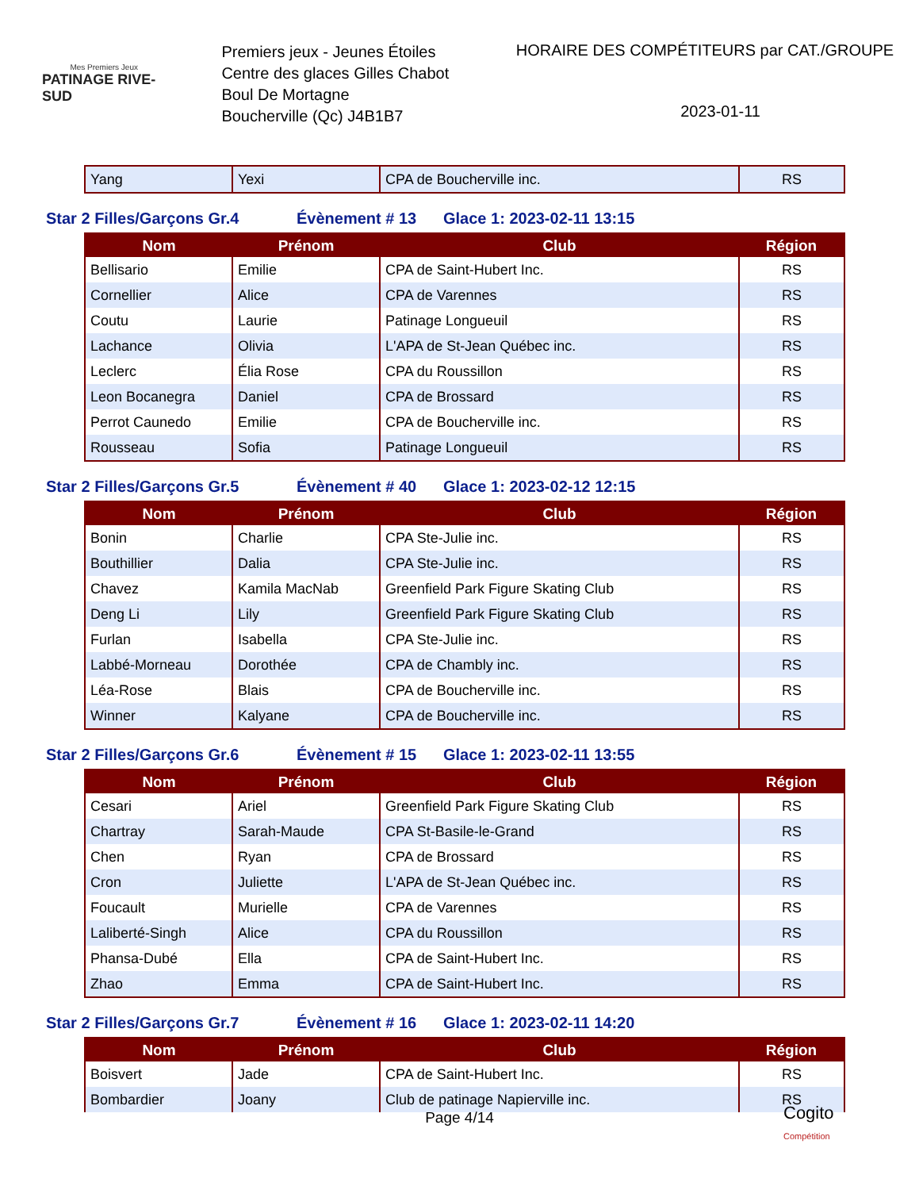Mes Premiers Jeux
PATINAGE RIVE-SUD
Premiers jeux - Jeunes Étoiles
Centre des glaces Gilles Chabot
Boul De Mortagne
Boucherville (Qc) J4B1B7
HORAIRE DES COMPÉTITEURS par CAT./GROUPE
2023-01-11
| Yang | Yexi | CPA de Boucherville inc. | RS |
Star 2 Filles/Garçons Gr.4 Évènement # 13 Glace 1: 2023-02-11 13:15
| Nom | Prénom | Club | Région |
| --- | --- | --- | --- |
| Bellisario | Emilie | CPA de Saint-Hubert Inc. | RS |
| Cornellier | Alice | CPA de Varennes | RS |
| Coutu | Laurie | Patinage Longueuil | RS |
| Lachance | Olivia | L'APA de St-Jean Québec inc. | RS |
| Leclerc | Élia Rose | CPA du Roussillon | RS |
| Leon Bocanegra | Daniel | CPA de Brossard | RS |
| Perrot Caunedo | Emilie | CPA de Boucherville inc. | RS |
| Rousseau | Sofia | Patinage Longueuil | RS |
Star 2 Filles/Garçons Gr.5 Évènement # 40 Glace 1: 2023-02-12 12:15
| Nom | Prénom | Club | Région |
| --- | --- | --- | --- |
| Bonin | Charlie | CPA Ste-Julie inc. | RS |
| Bouthillier | Dalia | CPA Ste-Julie inc. | RS |
| Chavez | Kamila MacNab | Greenfield Park Figure Skating Club | RS |
| Deng Li | Lily | Greenfield Park Figure Skating Club | RS |
| Furlan | Isabella | CPA Ste-Julie inc. | RS |
| Labbé-Morneau | Dorothée | CPA de Chambly inc. | RS |
| Léa-Rose | Blais | CPA de Boucherville inc. | RS |
| Winner | Kalyane | CPA de Boucherville inc. | RS |
Star 2 Filles/Garçons Gr.6 Évènement # 15 Glace 1: 2023-02-11 13:55
| Nom | Prénom | Club | Région |
| --- | --- | --- | --- |
| Cesari | Ariel | Greenfield Park Figure Skating Club | RS |
| Chartray | Sarah-Maude | CPA St-Basile-le-Grand | RS |
| Chen | Ryan | CPA de Brossard | RS |
| Cron | Juliette | L'APA de St-Jean Québec inc. | RS |
| Foucault | Murielle | CPA de Varennes | RS |
| Laliberté-Singh | Alice | CPA du Roussillon | RS |
| Phansa-Dubé | Ella | CPA de Saint-Hubert Inc. | RS |
| Zhao | Emma | CPA de Saint-Hubert Inc. | RS |
Star 2 Filles/Garçons Gr.7 Évènement # 16 Glace 1: 2023-02-11 14:20
| Nom | Prénom | Club | Région |
| --- | --- | --- | --- |
| Boisvert | Jade | CPA de Saint-Hubert Inc. | RS |
| Bombardier | Joany | Club de patinage Napierville inc. | RS |
Page 4/14
Cogito
Compétition